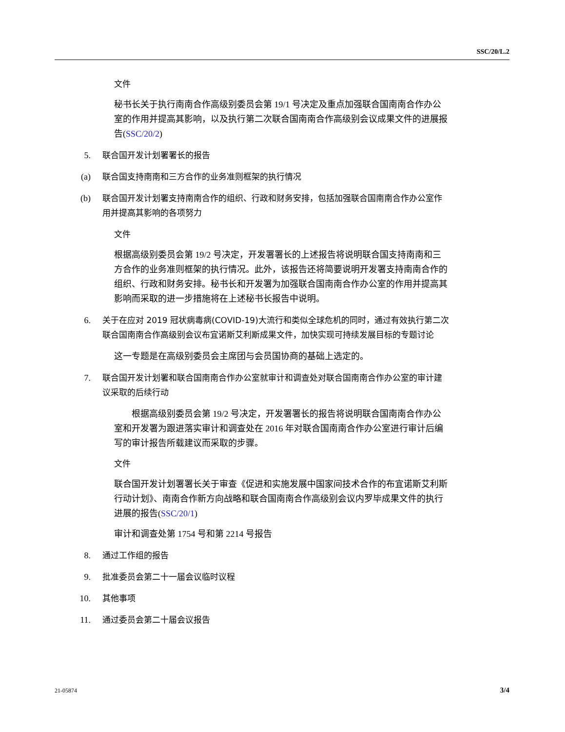SSC/20/L.2
文件
秘书长关于执行南南合作高级别委员会第 19/1 号决定及重点加强联合国南南合作办公室的作用并提高其影响，以及执行第二次联合国南南合作高级别会议成果文件的进展报告(SSC/20/2)
5. 联合国开发计划署署长的报告
(a) 联合国支持南南和三方合作的业务准则框架的执行情况
(b) 联合国开发计划署支持南南合作的组织、行政和财务安排，包括加强联合国南南合作办公室作用并提高其影响的各项努力
文件
根据高级别委员会第 19/2 号决定，开发署署长的上述报告将说明联合国支持南南和三方合作的业务准则框架的执行情况。此外，该报告还将简要说明开发署支持南南合作的组织、行政和财务安排。秘书长和开发署为加强联合国南南合作办公室的作用并提高其影响而采取的进一步措施将在上述秘书长报告中说明。
6. 关于在应对 2019 冠状病毒病(COVID-19)大流行和类似全球危机的同时，通过有效执行第二次联合国南南合作高级别会议布宜诺斯艾利斯成果文件，加快实现可持续发展目标的专题讨论
这一专题是在高级别委员会主席团与会员国协商的基础上选定的。
7. 联合国开发计划署和联合国南南合作办公室就审计和调查处对联合国南南合作办公室的审计建议采取的后续行动
　　根据高级别委员会第 19/2 号决定，开发署署长的报告将说明联合国南南合作办公室和开发署为跟进落实审计和调查处在 2016 年对联合国南南合作办公室进行审计后编写的审计报告所载建议而采取的步骤。
文件
联合国开发计划署署长关于审查《促进和实施发展中国家间技术合作的布宜诺斯艾利斯行动计划》、南南合作新方向战略和联合国南南合作高级别会议内罗毕成果文件的执行进展的报告(SSC/20/1)
审计和调查处第 1754 号和第 2214 号报告
8. 通过工作组的报告
9. 批准委员会第二十一届会议临时议程
10. 其他事项
11. 通过委员会第二十届会议报告
21-05874 3/4